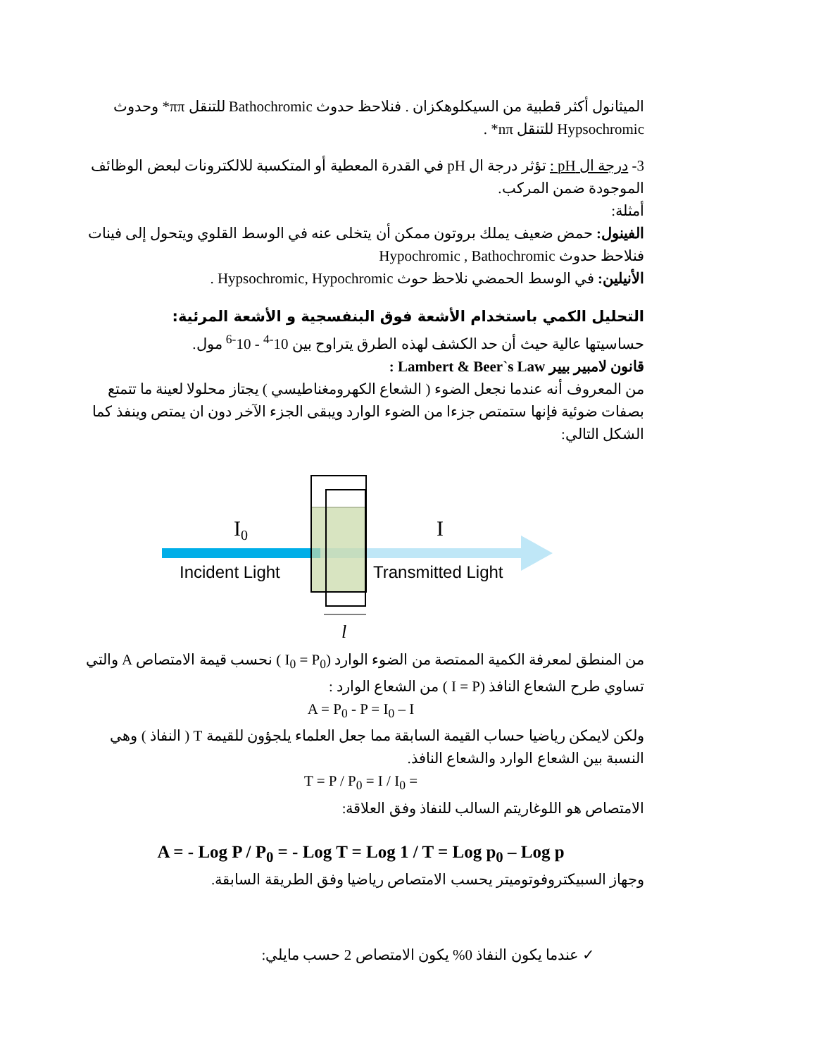الميثانول أكثر قطبية من السيكلوهكزان . فنلاحظ حدوث Bathochromic للتنقل ππ* وحدوث Hypsochromic للتنقل nπ* .
3- درجة ال pH : تؤثر درجة ال pH في القدرة المعطية أو المتكسبة للالكترونات لبعض الوظائف الموجودة ضمن المركب.
أمثلة:
الفينول: حمض ضعيف يملك بروتون ممكن أن يتخلى عنه في الوسط القلوي ويتحول إلى فينات فنلاحظ حدوث Hypochromic , Bathochromic
الأنيلين: في الوسط الحمضي نلاحظ حوث Hypsochromic, Hypochromic .
التحليل الكمي باستخدام الأشعة فوق البنفسجية و الأشعة المرئية:
حساسيتها عالية حيث أن حد الكشف لهذه الطرق يتراوح بين 10<sup>-4</sup> - 10<sup>-6</sup> مول.
قانون لامبير بيير Lambert & Beer`s Law :
من المعروف أنه عندما نجعل الضوء ( الشعاع الكهرومغناطيسي ) يجتاز محلولا لعينة ما تتمتع بصفات ضوئية فإنها ستمتص جزءا من الضوء الوارد ويبقى الجزء الآخر دون ان يمتص وينفذ كما الشكل التالي:
I0
I
Incident Light
Transmitted Light
l
من المنطق لمعرفة الكمية الممتصة من الضوء الوارد (I<sub>0</sub> = P<sub>0</sub> ) نحسب قيمة الامتصاص A والتي تساوي طرح الشعاع النافذ (I = P ) من الشعاع الوارد :
A = P<sub>0</sub> - P = I<sub>0</sub> – I
ولكن لايمكن رياضيا حساب القيمة السابقة مما جعل العلماء يلجؤون للقيمة T ( النفاذ ) وهي النسبة بين الشعاع الوارد والشعاع النافذ.
T = P / P<sub>0</sub> = I / I<sub>0</sub> =
الامتصاص هو اللوغاريتم السالب للنفاذ وفق العلاقة:
A = - Log P / P<sub>0</sub> = - Log T = Log 1 / T = Log p<sub>0</sub> – Log p
وجهاز السبيكتروفوتوميتر يحسب الامتصاص رياضيا وفق الطريقة السابقة.
✓ عندما يكون النفاذ 0% يكون الامتصاص 2 حسب مايلي: